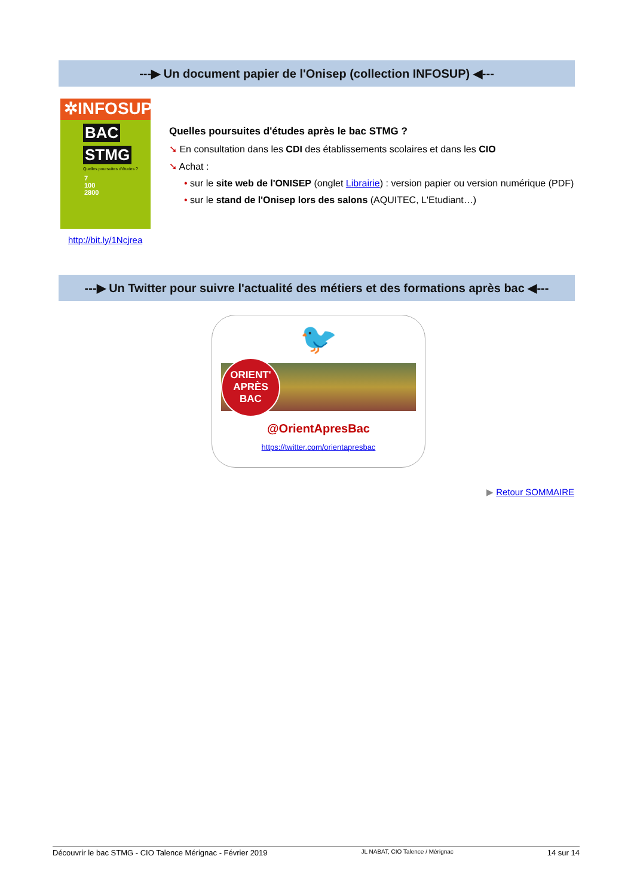---▶ Un document papier de l'Onisep (collection INFOSUP) ◀---
✲INFOSUP
BAC
STMG
Quelles poursuites d'études ?
7
100
2800
http://bit.ly/1Ncjrea
Quelles poursuites d'études après le bac STMG ?
➘ En consultation dans les CDI des établissements scolaires et dans les CIO
➘ Achat :
• sur le site web de l'ONISEP (onglet Librairie) : version papier ou version numérique (PDF)
• sur le stand de l'Onisep lors des salons (AQUITEC, L'Etudiant…)
---▶ Un Twitter pour suivre l'actualité des métiers et des formations après bac ◀---
🐦
ORIENT'
APRÈS
BAC
@OrientApresBac
https://twitter.com/orientapresbac
▶ Retour SOMMAIRE
Découvrir le bac STMG - CIO Talence Mérignac - Février 2019 JL NABAT, CIO Talence / Mérignac 14 sur 14